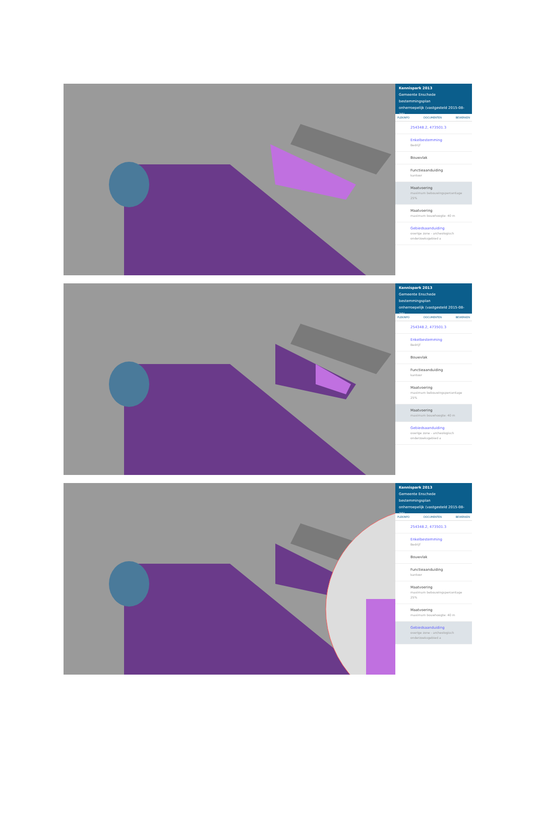Kennispark 2013
Gemeente Enschede
bestemmingsplan
onherroepelijk (vastgesteld 2015-08-20)
PLEKINFO DOCUMENTEN BEWERKEN
254348.2, 473501.3
Enkelbestemming
Bedrijf
Bouwvlak
Functieaanduiding
kantoor
Maatvoering
maximum bebouwingspercentage 25%
Maatvoering
maximum bouwhoogte: 40 m
Gebiedsaanduiding
overige zone - archeologisch onderzoeksgebied a
Kennispark 2013
Gemeente Enschede
bestemmingsplan
onherroepelijk (vastgesteld 2015-08-20)
PLEKINFO DOCUMENTEN BEWERKEN
254348.2, 473501.3
Enkelbestemming
Bedrijf
Bouwvlak
Functieaanduiding
kantoor
Maatvoering
maximum bebouwingspercentage 25%
Maatvoering
maximum bouwhoogte: 40 m
Gebiedsaanduiding
overige zone - archeologisch onderzoeksgebied a
Kennispark 2013
Gemeente Enschede
bestemmingsplan
onherroepelijk (vastgesteld 2015-08-20)
PLEKINFO DOCUMENTEN BEWERKEN
254348.2, 473501.3
Enkelbestemming
Bedrijf
Bouwvlak
Functieaanduiding
kantoor
Maatvoering
maximum bebouwingspercentage 25%
Maatvoering
maximum bouwhoogte: 40 m
Gebiedsaanduiding
overige zone - archeologisch onderzoeksgebied a